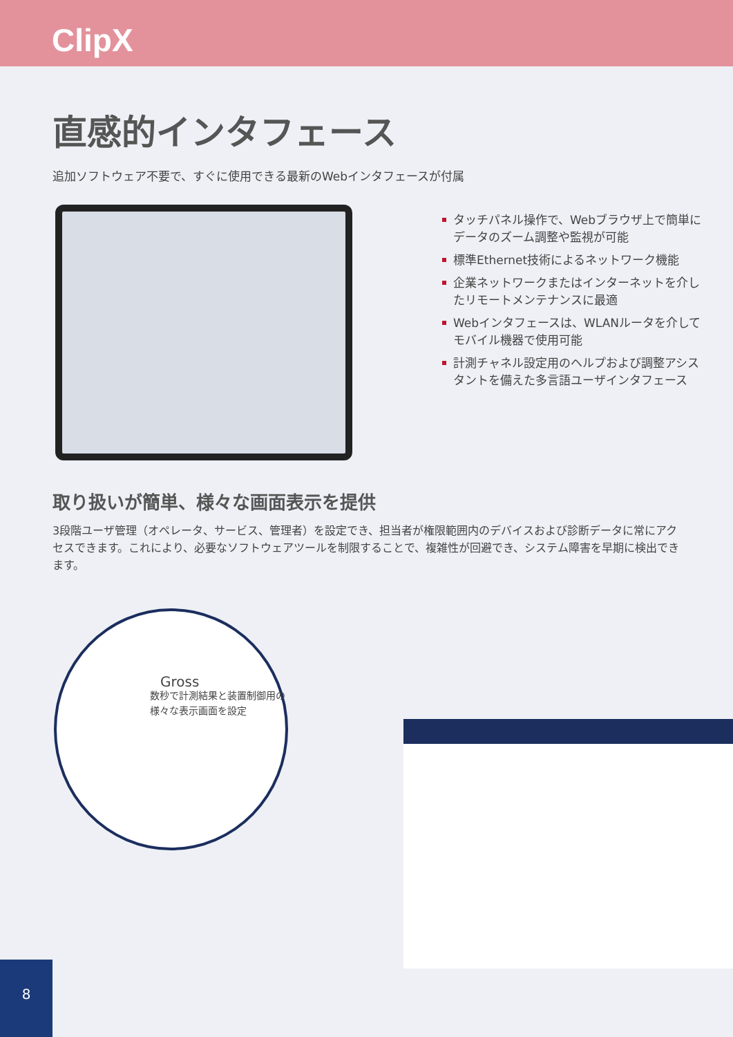ClipX
直感的インタフェース
追加ソフトウェア不要で、すぐに使用できる最新のWebインタフェースが付属
タッチパネル操作で、Webブラウザ上で簡単にデータのズーム調整や監視が可能
標準Ethernet技術によるネットワーク機能
企業ネットワークまたはインターネットを介したリモートメンテナンスに最適
Webインタフェースは、WLANルータを介してモバイル機器で使用可能
計測チャネル設定用のヘルプおよび調整アシスタントを備えた多言語ユーザインタフェース
取り扱いが簡単、様々な画面表示を提供
3段階ユーザ管理（オペレータ、サービス、管理者）を設定でき、担当者が権限範囲内のデバイスおよび診断データに常にアクセスできます。これにより、必要なソフトウェアツールを制限することで、複雑性が回避でき、システム障害を早期に検出できます。
Gross
数秒で計測結果と装置制御用の様々な表示画面を設定
8